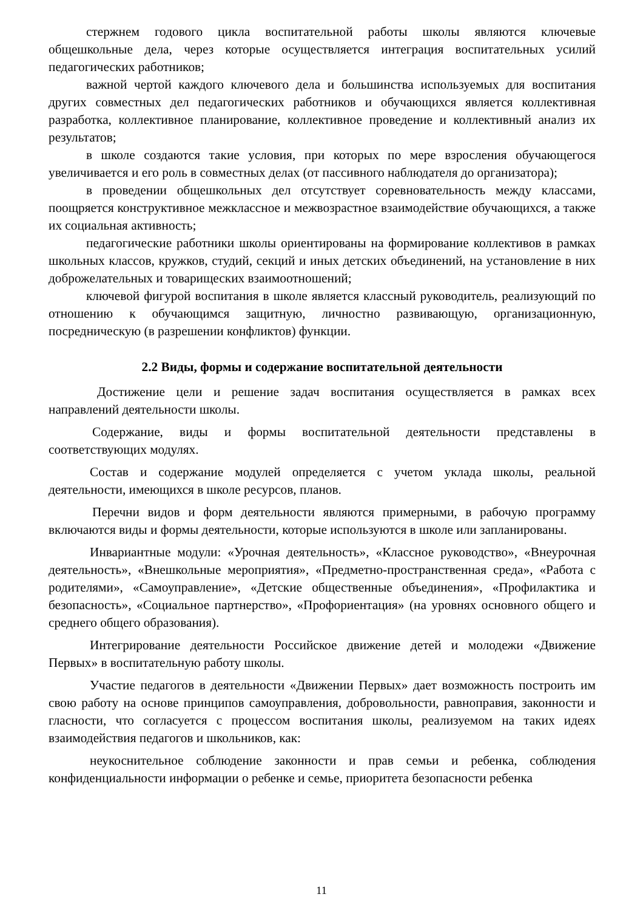стержнем годового цикла воспитательной работы школы являются ключевые общешкольные дела, через которые осуществляется интеграция воспитательных усилий педагогических работников;
важной чертой каждого ключевого дела и большинства используемых для воспитания других совместных дел педагогических работников и обучающихся является коллективная разработка, коллективное планирование, коллективное проведение и коллективный анализ их результатов;
в школе создаются такие условия, при которых по мере взросления обучающегося увеличивается и его роль в совместных делах (от пассивного наблюдателя до организатора);
в проведении общешкольных дел отсутствует соревновательность между классами, поощряется конструктивное межклассное и межвозрастное взаимодействие обучающихся, а также их социальная активность;
педагогические работники школы ориентированы на формирование коллективов в рамках школьных классов, кружков, студий, секций и иных детских объединений, на установление в них доброжелательных и товарищеских взаимоотношений;
ключевой фигурой воспитания в школе является классный руководитель, реализующий по отношению к обучающимся защитную, личностно развивающую, организационную, посредническую (в разрешении конфликтов) функции.
2.2 Виды, формы и содержание воспитательной деятельности
Достижение цели и решение задач воспитания осуществляется в рамках всех направлений деятельности школы.
Содержание, виды и формы воспитательной деятельности представлены в соответствующих модулях.
Состав и содержание модулей определяется с учетом уклада школы, реальной деятельности, имеющихся в школе ресурсов, планов.
Перечни видов и форм деятельности являются примерными, в рабочую программу включаются виды и формы деятельности, которые используются в школе или запланированы.
Инвариантные модули: «Урочная деятельность», «Классное руководство», «Внеурочная деятельность», «Внешкольные мероприятия», «Предметно-пространственная среда», «Работа с родителями», «Самоуправление», «Детские общественные объединения», «Профилактика и безопасность», «Социальное партнерство», «Профориентация» (на уровнях основного общего и среднего общего образования).
Интегрирование деятельности Российское движение детей и молодежи «Движение Первых» в воспитательную работу школы.
Участие педагогов в деятельности «Движении Первых» дает возможность построить им свою работу на основе принципов самоуправления, добровольности, равноправия, законности и гласности, что согласуется с процессом воспитания школы, реализуемом на таких идеях взаимодействия педагогов и школьников, как:
неукоснительное соблюдение законности и прав семьи и ребенка, соблюдения конфиденциальности информации о ребенке и семье, приоритета безопасности ребенка
11